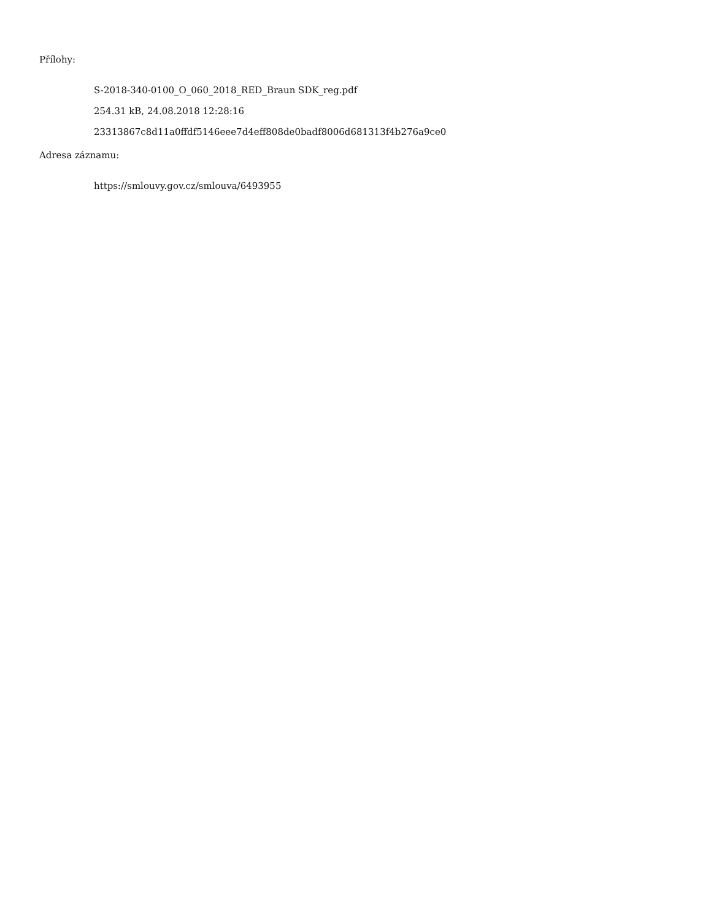Přílohy:
S-2018-340-0100_O_060_2018_RED_Braun SDK_reg.pdf
254.31 kB, 24.08.2018 12:28:16
23313867c8d11a0ffdf5146eee7d4eff808de0badf8006d681313f4b276a9ce0
Adresa záznamu:
https://smlouvy.gov.cz/smlouva/6493955